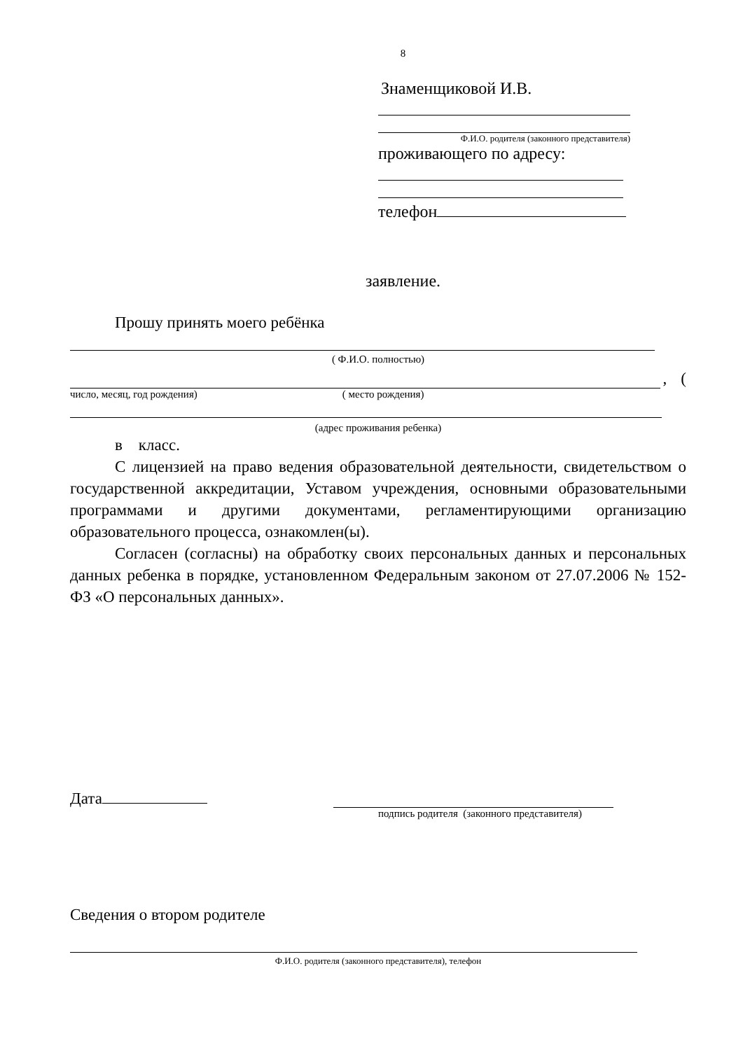8
Знаменщиковой И.В.
Ф.И.О. родителя (законного представителя)
проживающего по адресу:
телефон
заявление.
Прошу принять моего ребёнка
( Ф.И.О. полностью)
, (
число, месяц, год рождения) ( место рождения)
(адрес проживания ребенка)
в класс.
С лицензией на право ведения образовательной деятельности, свидетельством о государственной аккредитации, Уставом учреждения, основными образовательными программами и другими документами, регламентирующими организацию образовательного процесса, ознакомлен(ы).
Согласен (согласны) на обработку своих персональных данных и персональных данных ребенка в порядке, установленном Федеральным законом от 27.07.2006 № 152-ФЗ «О персональных данных».
Дата
подпись родителя (законного представителя)
Сведения о втором родителе
Ф.И.О. родителя (законного представителя), телефон